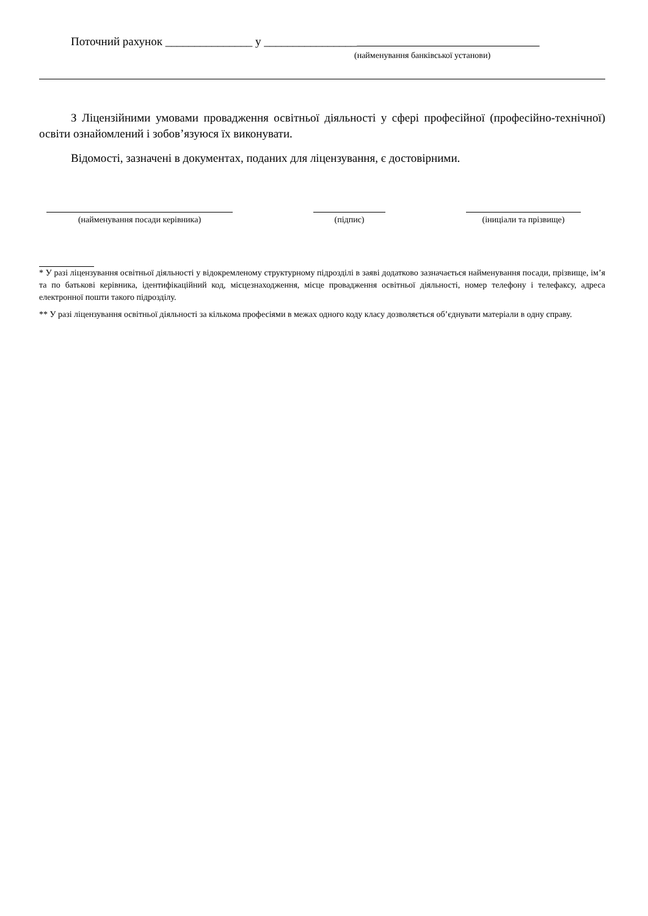Поточний рахунок _______________ у ________________
(найменування банківської установи)
З Ліцензійними умовами провадження освітньої діяльності у сфері професійної (професійно-технічної) освіти ознайомлений і зобов’язуюся їх виконувати.
Відомості, зазначені в документах, поданих для ліцензування, є достовірними.
(найменування посади керівника) (підпис) (іниціали та прізвище)
* У разі ліцензування освітньої діяльності у відокремленому структурному підрозділі в заяві додатково зазначається найменування посади, прізвище, ім’я та по батькові керівника, ідентифікаційний код, місцезнаходження, місце провадження освітньої діяльності, номер телефону і телефаксу, адреса електронної пошти такого підрозділу.
** У разі ліцензування освітньої діяльності за кількома професіями в межах одного коду класу дозволяється об’єднувати матеріали в одну справу.